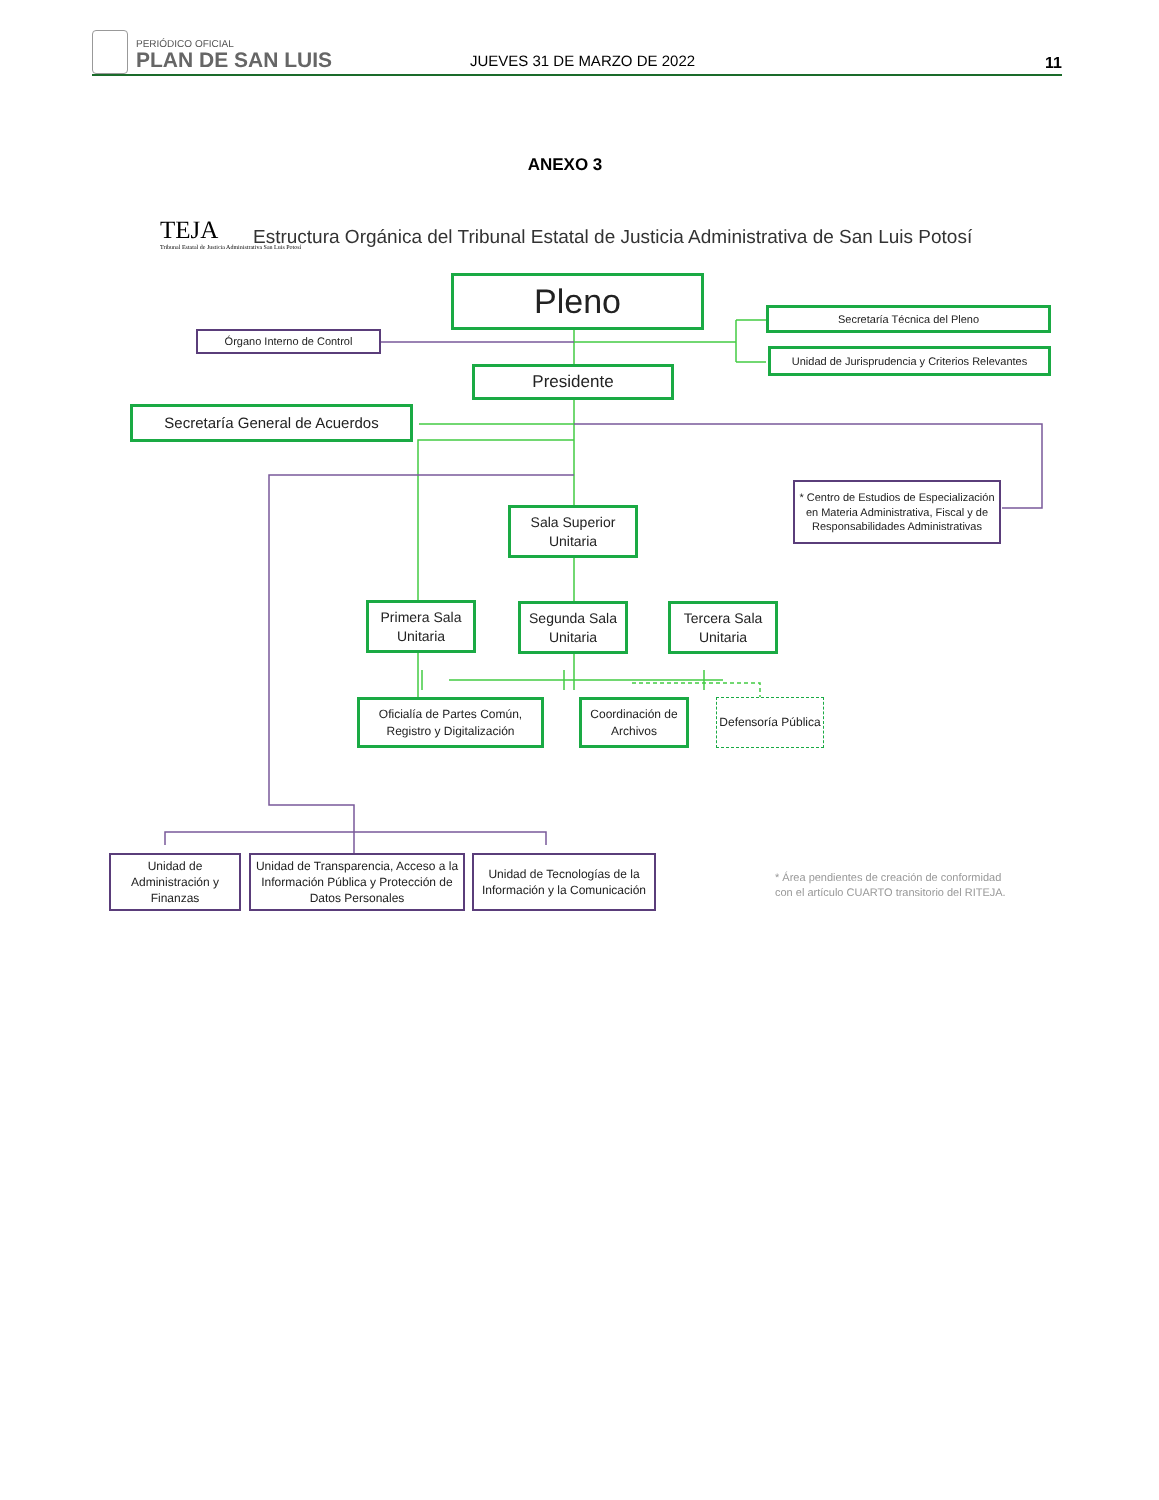PERIÓDICO OFICIAL
PLAN DE SAN LUIS JUEVES 31 DE MARZO DE 2022 11
ANEXO 3
TEJA
Tribunal Estatal de Justicia Administrativa San Luis Potosí
Estructura Orgánica del Tribunal Estatal de Justicia Administrativa de San Luis Potosí
Pleno
Órgano Interno de Control
Secretaría Técnica del Pleno
Unidad de Jurisprudencia y Criterios Relevantes
Presidente
Secretaría General de Acuerdos
* Centro de Estudios de Especialización en Materia Administrativa, Fiscal y de Responsabilidades Administrativas
Sala Superior Unitaria
Primera Sala Unitaria
Segunda Sala Unitaria
Tercera Sala Unitaria
Oficialía de Partes Común, Registro y Digitalización
Coordinación de Archivos
Defensoría Pública
Unidad de Administración y Finanzas
Unidad de Transparencia, Acceso a la Información Pública y Protección de Datos Personales
Unidad de Tecnologías de la Información y la Comunicación
* Área pendientes de creación de conformidad
con el artículo CUARTO transitorio del RITEJA.